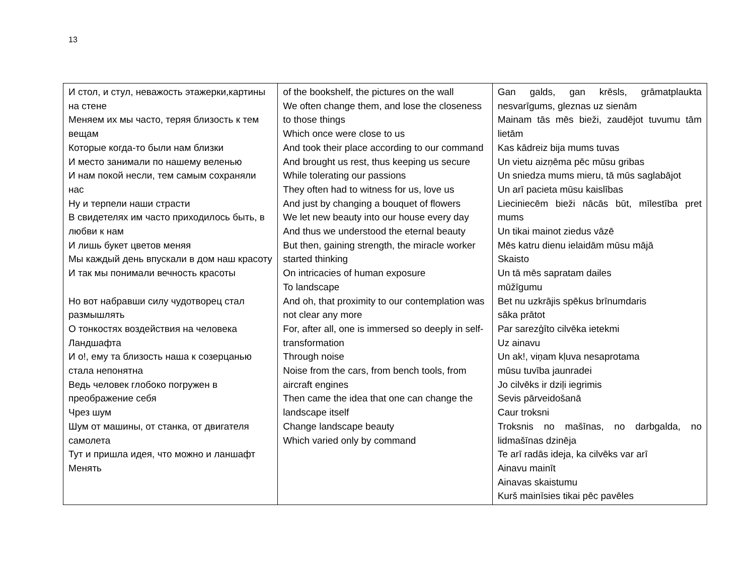13
| И стол, и стул, неважость этажерки,картины на стене Меняем их мы часто, теряя близость к тем вещам Которые когда-то были нам близки И место занимали по нашему веленью И нам покой несли, тем самым сохраняли нас Ну и терпели наши страсти В свидетелях им часто приходилось быть, в любви к нам И лишь букет цветов меняя Мы каждый день впускали в дом наш красоту И так мы понимали вечность красоты Но вот набравши силу чудотворец стал размышлять О тонкостях воздействия на человека Ландшафта И о!, ему та близость наша к созерцанью стала непонятна Ведь человек глобоко погружен в преображение себя Чрез шум Шум от машины, от станка, от двигателя самолета Тут и пришла идея, что можно и ланшафт Менять | of the bookshelf, the pictures on the wall We often change them, and lose the closeness to those things Which once were close to us And took their place according to our command And brought us rest, thus keeping us secure While tolerating our passions They often had to witness for us, love us And just by changing a bouquet of flowers We let new beauty into our house every day And thus we understood the eternal beauty But then, gaining strength, the miracle worker started thinking On intricacies of human exposure To landscape And oh, that proximity to our contemplation was not clear any more For, after all, one is immersed so deeply in self-transformation Through noise Noise from the cars, from bench tools, from aircraft engines Then came the idea that one can change the landscape itself Change landscape beauty Which varied only by command | Gan galds, gan krēsls, grāmatplaukta nesvarīgums, gleznas uz sienām Mainam tās mēs bieži, zaudējot tuvumu tām lietām Kas kādreiz bija mums tuvas Un vietu aizņēma pēc mūsu gribas Un sniedza mums mieru, tā mūs saglabājot Un arī pacieta mūsu kaislības Lieciniecēm bieži nācās būt, mīlestība pret mums Un tikai mainot ziedus vāzē Mēs katru dienu ielaidām mūsu mājā Skaisto Un tā mēs sapratam dailes mūžīgumu Bet nu uzkrājis spēkus brīnumdaris sāka prātot Par sarezģīto cilvēka ietekmi Uz ainavu Un ak!, viņam kļuva nesaprotama mūsu tuvība jaunradei Jo cilvēks ir dziļi iegrimis Sevis pārveidošanā Caur troksni Troksnis no mašīnas, no darbgalda, no lidmašīnas dzinēja Te arī radās ideja, ka cilvēks var arī Ainavu mainīt Ainavas skaistumu Kurš mainīsies tikai pēc pavēles |